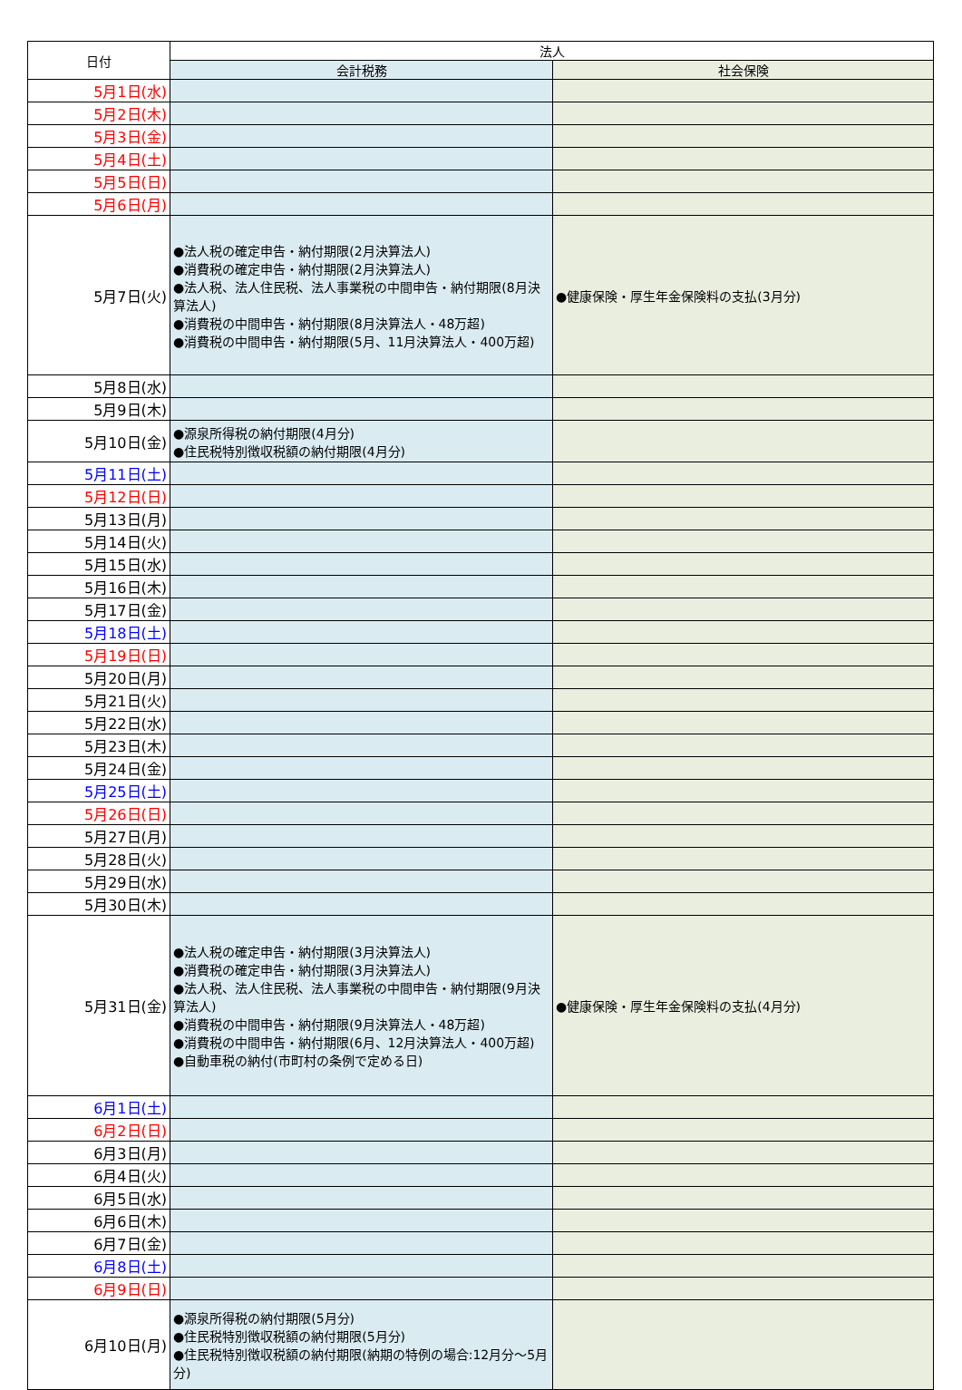| 日付 | 法人 | |
| --- | --- | --- |
| | 会計税務 | 社会保険 |
| 5月1日(水) | | |
| 5月2日(木) | | |
| 5月3日(金) | | |
| 5月4日(土) | | |
| 5月5日(日) | | |
| 5月6日(月) | | |
| 5月7日(火) | ●法人税の確定申告・納付期限(2月決算法人) ●消費税の確定申告・納付期限(2月決算法人) ●法人税、法人住民税、法人事業税の中間申告・納付期限(8月決算法人) ●消費税の中間申告・納付期限(8月決算法人・48万超) ●消費税の中間申告・納付期限(5月、11月決算法人・400万超) | ●健康保険・厚生年金保険料の支払(3月分) |
| 5月8日(水) | | |
| 5月9日(木) | | |
| 5月10日(金) | ●源泉所得税の納付期限(4月分) ●住民税特別徴収税額の納付期限(4月分) | |
| 5月11日(土) | | |
| 5月12日(日) | | |
| 5月13日(月) | | |
| 5月14日(火) | | |
| 5月15日(水) | | |
| 5月16日(木) | | |
| 5月17日(金) | | |
| 5月18日(土) | | |
| 5月19日(日) | | |
| 5月20日(月) | | |
| 5月21日(火) | | |
| 5月22日(水) | | |
| 5月23日(木) | | |
| 5月24日(金) | | |
| 5月25日(土) | | |
| 5月26日(日) | | |
| 5月27日(月) | | |
| 5月28日(火) | | |
| 5月29日(水) | | |
| 5月30日(木) | | |
| 5月31日(金) | ●法人税の確定申告・納付期限(3月決算法人) ●消費税の確定申告・納付期限(3月決算法人) ●法人税、法人住民税、法人事業税の中間申告・納付期限(9月決算法人) ●消費税の中間申告・納付期限(9月決算法人・48万超) ●消費税の中間申告・納付期限(6月、12月決算法人・400万超) ●自動車税の納付(市町村の条例で定める日) | ●健康保険・厚生年金保険料の支払(4月分) |
| 6月1日(土) | | |
| 6月2日(日) | | |
| 6月3日(月) | | |
| 6月4日(火) | | |
| 6月5日(水) | | |
| 6月6日(木) | | |
| 6月7日(金) | | |
| 6月8日(土) | | |
| 6月9日(日) | | |
| 6月10日(月) | ●源泉所得税の納付期限(5月分) ●住民税特別徴収税額の納付期限(5月分) ●住民税特別徴収税額の納付期限(納期の特例の場合:12月分～5月分) | |